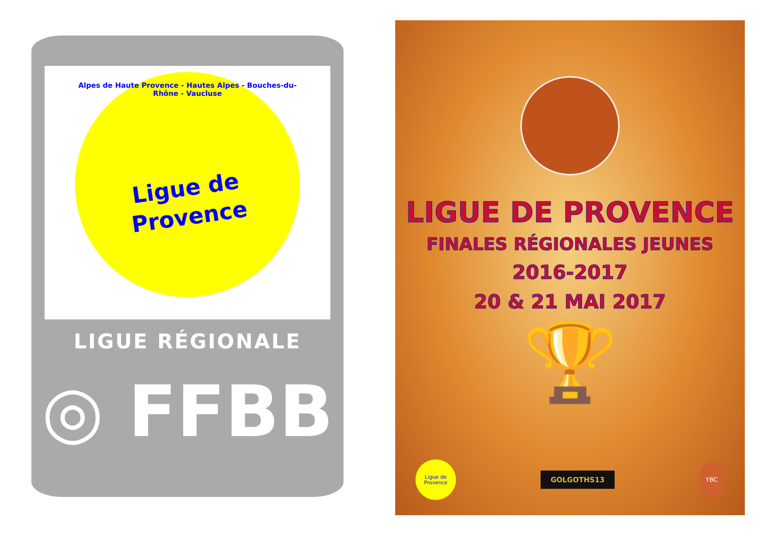Alpes de Haute Provence - Hautes Alpes - Bouches-du-Rhône - Vaucluse
Ligue de
Provence
LIGUE RÉGIONALE
◎ FFBB
LIGUE DE PROVENCE
FINALES RÉGIONALES JEUNES
2016-2017
20 & 21 MAI 2017
🏆
Ligue de Provence
GOLGOTHS13
YBC